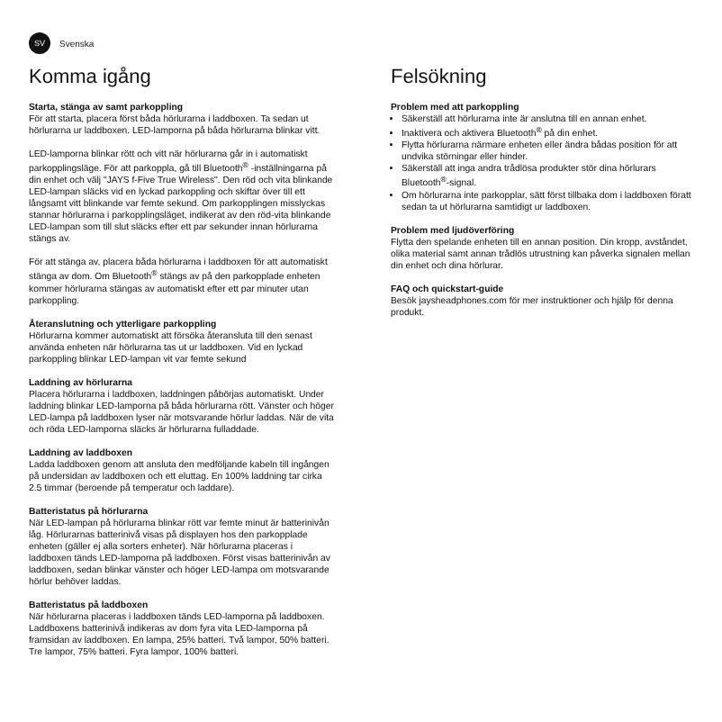SV Svenska
Komma igång
Starta, stänga av samt parkoppling
För att starta, placera först båda hörlurarna i laddboxen. Ta sedan ut hörlurarna ur laddboxen. LED-lamporna på båda hörlurarna blinkar vitt.
LED-lamporna blinkar rött och vitt när hörlurarna går in i automatiskt parkopplingsläge. För att parkoppla, gå till Bluetooth<sup>®</sup> -inställningarna på din enhet och välj "JAYS f-Five True Wireless". Den röd och vita blinkande LED-lampan släcks vid en lyckad parkoppling och skiftar över till ett långsamt vitt blinkande var femte sekund. Om parkopplingen misslyckas stannar hörlurarna i parkopplingsläget, indikerat av den röd-vita blinkande LED-lampan som till slut släcks efter ett par sekunder innan hörlurarna stängs av.
För att stänga av, placera båda hörlurarna i laddboxen för att automatiskt stänga av dom. Om Bluetooth<sup>®</sup> stängs av på den parkopplade enheten kommer hörlurarna stängas av automatiskt efter ett par minuter utan parkoppling.
Återanslutning och ytterligare parkoppling
Hörlurarna kommer automatiskt att försöka återansluta till den senast använda enheten när hörlurarna tas ut ur laddboxen. Vid en lyckad parkoppling blinkar LED-lampan vit var femte sekund
Laddning av hörlurarna
Placera hörlurarna i laddboxen, laddningen påbörjas automatiskt. Under laddning blinkar LED-lamporna på båda hörlurarna rött. Vänster och höger LED-lampa på laddboxen lyser när motsvarande hörlur laddas. När de vita och röda LED-lamporna släcks är hörlurarna fulladdade.
Laddning av laddboxen
Ladda laddboxen genom att ansluta den medföljande kabeln till ingången på undersidan av laddboxen och ett eluttag. En 100% laddning tar cirka 2.5 timmar (beroende på temperatur och laddare).
Batteristatus på hörlurarna
När LED-lampan på hörlurarna blinkar rött var femte minut är batterinivån låg. Hörlurarnas batterinivå visas på displayen hos den parkopplade enheten (gäller ej alla sorters enheter). När hörlurarna placeras i laddboxen tänds LED-lamporna på laddboxen. Först visas batterinivån av laddboxen, sedan blinkar vänster och höger LED-lampa om motsvarande hörlur behöver laddas.
Batteristatus på laddboxen
När hörlurarna placeras i laddboxen tänds LED-lamporna på laddboxen. Laddboxens batterinivå indikeras av dom fyra vita LED-lamporna på framsidan av laddboxen. En lampa, 25% batteri. Två lampor, 50% batteri. Tre lampor, 75% batteri. Fyra lampor, 100% batteri.
Felsökning
Problem med att parkoppling
Säkerställ att hörlurarna inte är anslutna till en annan enhet.
Inaktivera och aktivera Bluetooth<sup>®</sup> på din enhet.
Flytta hörlurarna närmare enheten eller ändra bådas position för att undvika störningar eller hinder.
Säkerställ att inga andra trådlösa produkter stör dina hörlurars Bluetooth<sup>®</sup>-signal.
Om hörlurarna inte parkopplar, sätt först tillbaka dom i laddboxen föratt sedan ta ut hörlurarna samtidigt ur laddboxen.
Problem med ljudöverföring
Flytta den spelande enheten till en annan position. Din kropp, avståndet, olika material samt annan trådlös utrustning kan påverka signalen mellan din enhet och dina hörlurar.
FAQ och quickstart-guide
Besök jaysheadphones.com för mer instruktioner och hjälp för denna produkt.